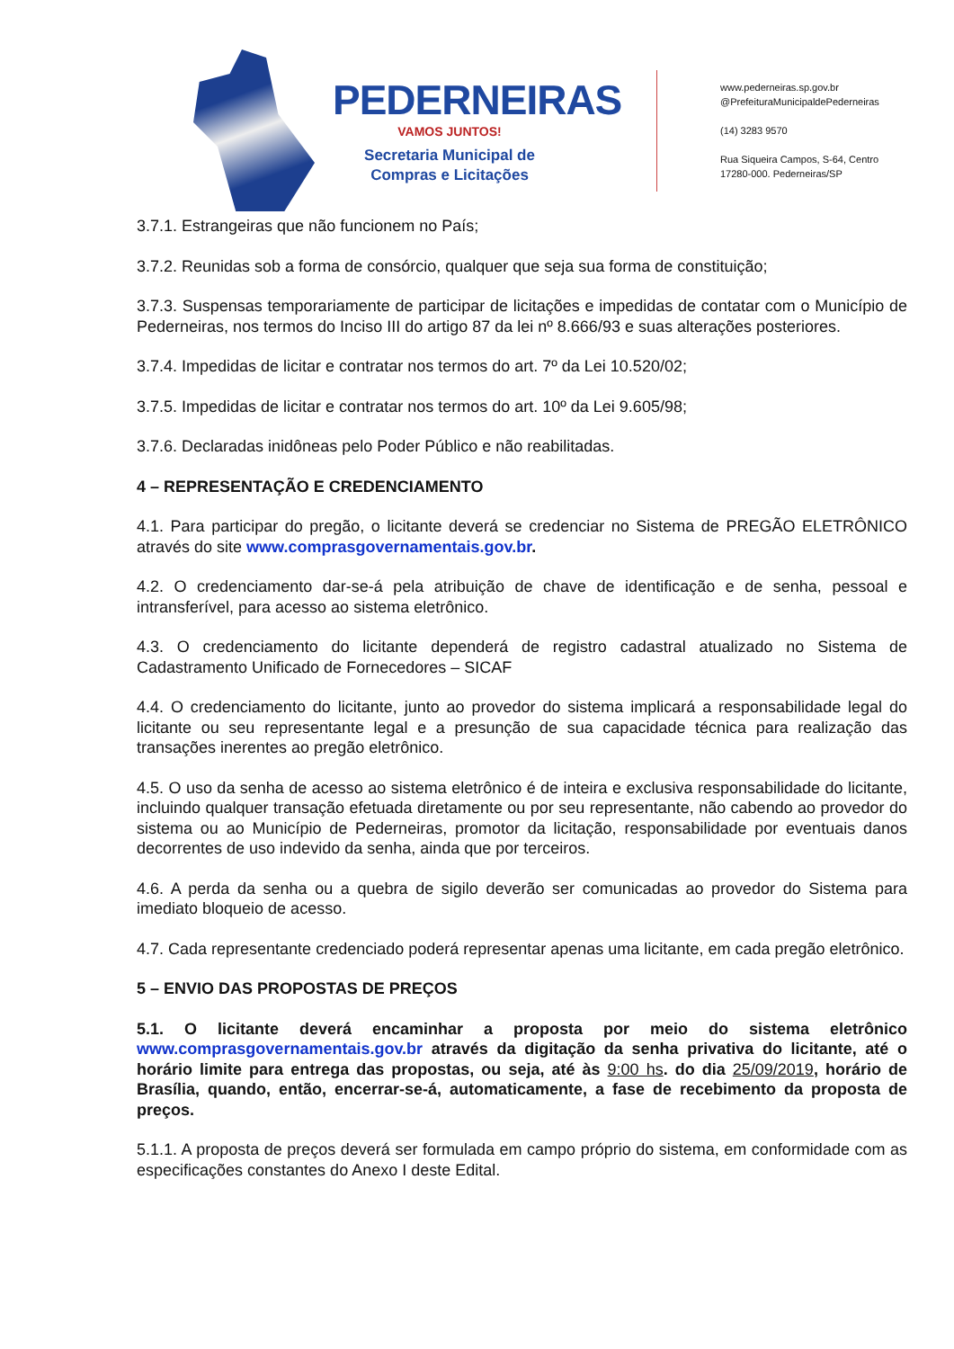PEDERNEIRAS
VAMOS JUNTOS!
Secretaria Municipal de
Compras e Licitações
www.pederneiras.sp.gov.br
@PrefeituraMunicipaldePederneiras
(14) 3283 9570
Rua Siqueira Campos, S-64, Centro
17280-000. Pederneiras/SP
3.7.1. Estrangeiras que não funcionem no País;
3.7.2. Reunidas sob a forma de consórcio, qualquer que seja sua forma de constituição;
3.7.3. Suspensas temporariamente de participar de licitações e impedidas de contatar com o Município de Pederneiras, nos termos do Inciso III do artigo 87 da lei nº 8.666/93 e suas alterações posteriores.
3.7.4. Impedidas de licitar e contratar nos termos do art. 7º da Lei 10.520/02;
3.7.5. Impedidas de licitar e contratar nos termos do art. 10º da Lei 9.605/98;
3.7.6. Declaradas inidôneas pelo Poder Público e não reabilitadas.
4 – REPRESENTAÇÃO E CREDENCIAMENTO
4.1. Para participar do pregão, o licitante deverá se credenciar no Sistema de PREGÃO ELETRÔNICO através do site www.comprasgovernamentais.gov.br.
4.2. O credenciamento dar-se-á pela atribuição de chave de identificação e de senha, pessoal e intransferível, para acesso ao sistema eletrônico.
4.3. O credenciamento do licitante dependerá de registro cadastral atualizado no Sistema de Cadastramento Unificado de Fornecedores – SICAF
4.4. O credenciamento do licitante, junto ao provedor do sistema implicará a responsabilidade legal do licitante ou seu representante legal e a presunção de sua capacidade técnica para realização das transações inerentes ao pregão eletrônico.
4.5. O uso da senha de acesso ao sistema eletrônico é de inteira e exclusiva responsabilidade do licitante, incluindo qualquer transação efetuada diretamente ou por seu representante, não cabendo ao provedor do sistema ou ao Município de Pederneiras, promotor da licitação, responsabilidade por eventuais danos decorrentes de uso indevido da senha, ainda que por terceiros.
4.6. A perda da senha ou a quebra de sigilo deverão ser comunicadas ao provedor do Sistema para imediato bloqueio de acesso.
4.7. Cada representante credenciado poderá representar apenas uma licitante, em cada pregão eletrônico.
5 – ENVIO DAS PROPOSTAS DE PREÇOS
5.1. O licitante deverá encaminhar a proposta por meio do sistema eletrônico www.comprasgovernamentais.gov.br através da digitação da senha privativa do licitante, até o horário limite para entrega das propostas, ou seja, até às 9:00 hs. do dia 25/09/2019, horário de Brasília, quando, então, encerrar-se-á, automaticamente, a fase de recebimento da proposta de preços.
5.1.1. A proposta de preços deverá ser formulada em campo próprio do sistema, em conformidade com as especificações constantes do Anexo I deste Edital.